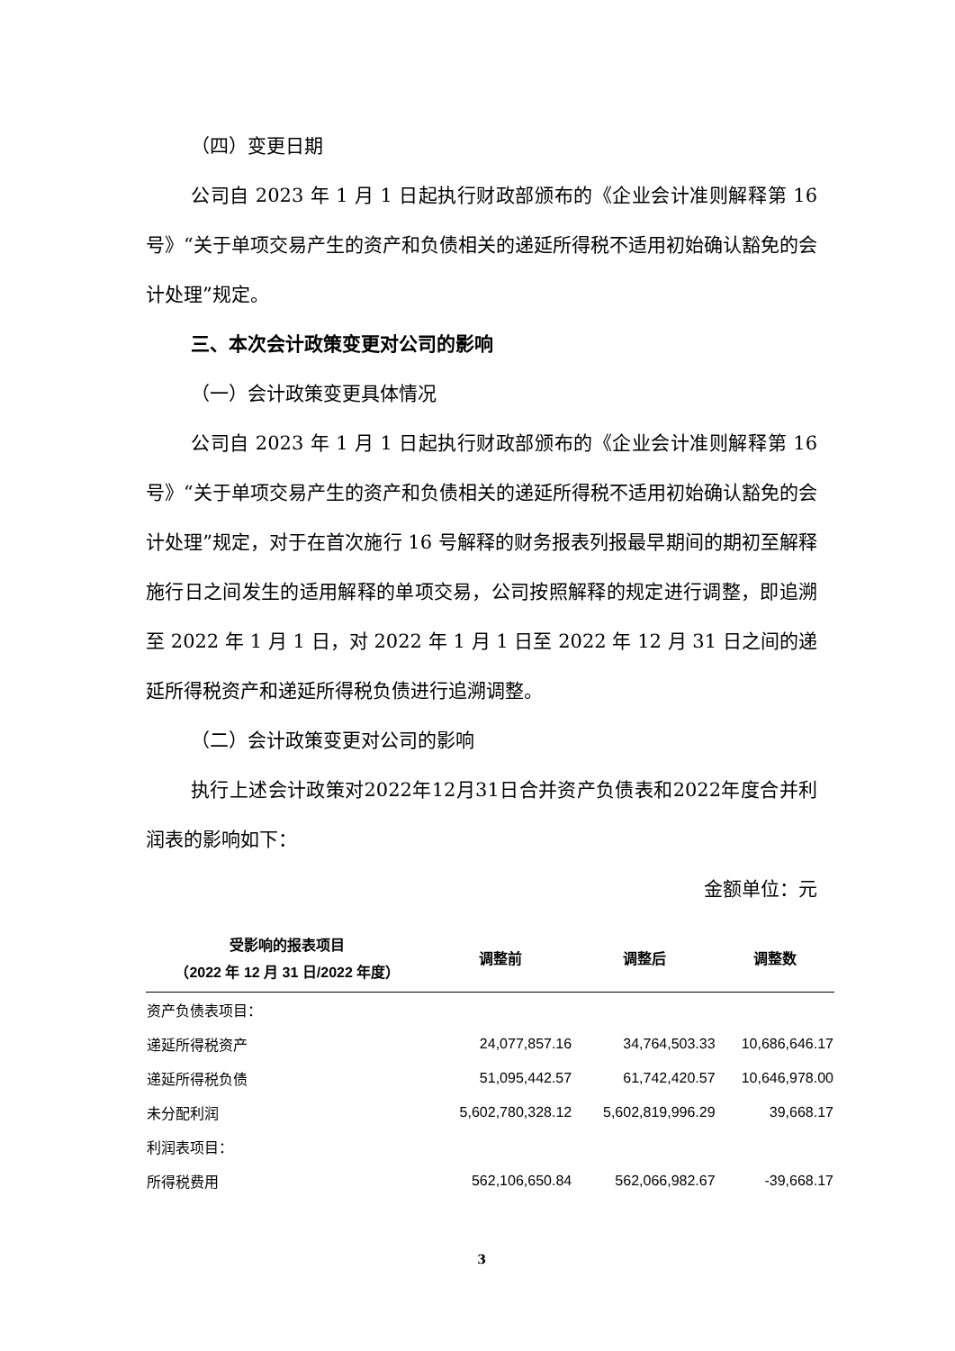（四）变更日期
公司自 2023 年 1 月 1 日起执行财政部颁布的《企业会计准则解释第 16 号》“关于单项交易产生的资产和负债相关的递延所得税不适用初始确认豁免的会计处理”规定。
三、本次会计政策变更对公司的影响
（一）会计政策变更具体情况
公司自 2023 年 1 月 1 日起执行财政部颁布的《企业会计准则解释第 16 号》“关于单项交易产生的资产和负债相关的递延所得税不适用初始确认豁免的会计处理”规定，对于在首次施行 16 号解释的财务报表列报最早期间的期初至解释施行日之间发生的适用解释的单项交易，公司按照解释的规定进行调整，即追溯至 2022 年 1 月 1 日，对 2022 年 1 月 1 日至 2022 年 12 月 31 日之间的递延所得税资产和递延所得税负债进行追溯调整。
（二）会计政策变更对公司的影响
执行上述会计政策对2022年12月31日合并资产负债表和2022年度合并利润表的影响如下：
金额单位：元
| 受影响的报表项目 （2022 年 12 月 31 日/2022 年度） | 调整前 | 调整后 | 调整数 |
| --- | --- | --- | --- |
| 资产负债表项目： | | | |
| 递延所得税资产 | 24,077,857.16 | 34,764,503.33 | 10,686,646.17 |
| 递延所得税负债 | 51,095,442.57 | 61,742,420.57 | 10,646,978.00 |
| 未分配利润 | 5,602,780,328.12 | 5,602,819,996.29 | 39,668.17 |
| 利润表项目： | | | |
| 所得税费用 | 562,106,650.84 | 562,066,982.67 | -39,668.17 |
3